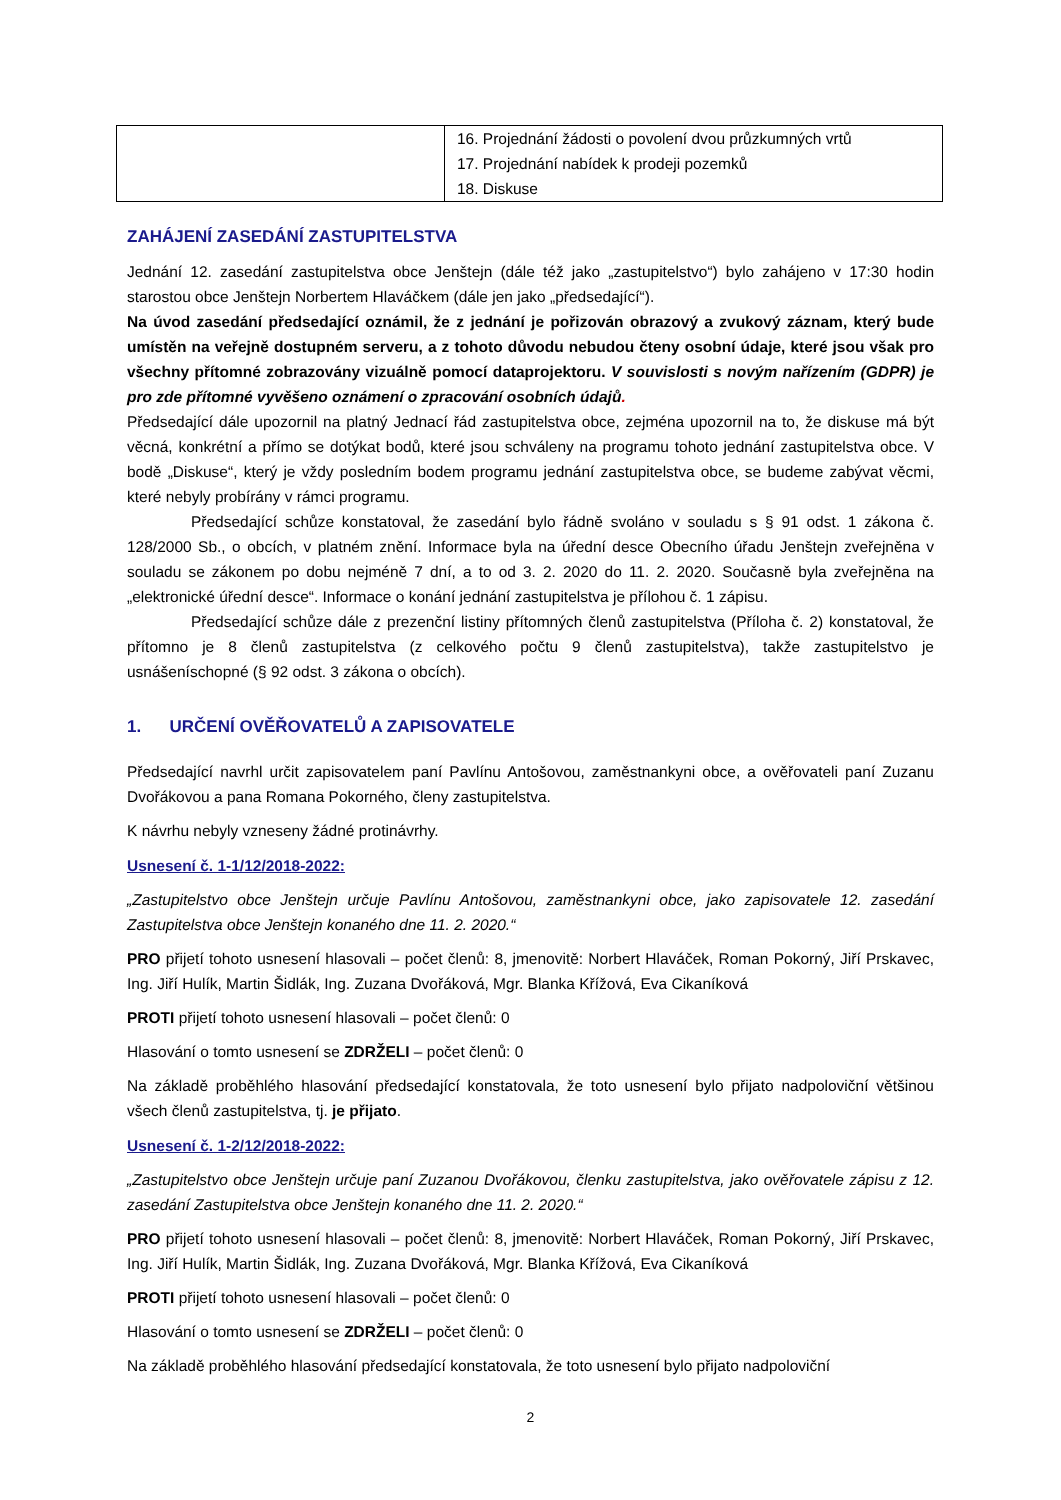| | 16. Projednání žádosti o povolení dvou průzkumných vrtů 17. Projednání nabídek k prodeji pozemků 18. Diskuse |
ZAHÁJENÍ ZASEDÁNÍ ZASTUPITELSTVA
Jednání 12. zasedání zastupitelstva obce Jenštejn (dále též jako „zastupitelstvo“) bylo zahájeno v 17:30 hodin starostou obce Jenštejn Norbertem Hlaváčkem (dále jen jako „předsedající“).
Na úvod zasedání předsedající oznámil, že z jednání je pořizován obrazový a zvukový záznam, který bude umístěn na veřejně dostupném serveru, a z tohoto důvodu nebudou čteny osobní údaje, které jsou však pro všechny přítomné zobrazovány vizuálně pomocí dataprojektoru. V souvislosti s novým nařízením (GDPR) je pro zde přítomné vyvěšeno oznámení o zpracování osobních údajů.
Předsedající dále upozornil na platný Jednací řád zastupitelstva obce, zejména upozornil na to, že diskuse má být věcná, konkrétní a přímo se dotýkat bodů, které jsou schváleny na programu tohoto jednání zastupitelstva obce. V bodě „Diskuse“, který je vždy posledním bodem programu jednání zastupitelstva obce, se budeme zabývat věcmi, které nebyly probírány v rámci programu.
Předsedající schůze konstatoval, že zasedání bylo řádně svoláno v souladu s § 91 odst. 1 zákona č. 128/2000 Sb., o obcích, v platném znění. Informace byla na úřední desce Obecního úřadu Jenštejn zveřejněna v souladu se zákonem po dobu nejméně 7 dní, a to od 3. 2. 2020 do 11. 2. 2020. Současně byla zveřejněna na „elektronické úřední desce“. Informace o konání jednání zastupitelstva je přílohou č. 1 zápisu.
Předsedající schůze dále z prezenční listiny přítomných členů zastupitelstva (Příloha č. 2) konstatoval, že přítomno je 8 členů zastupitelstva (z celkového počtu 9 členů zastupitelstva), takže zastupitelstvo je usnášeníschopné (§ 92 odst. 3 zákona o obcích).
1. URČENÍ OVĚŘOVATELŮ A ZAPISOVATELE
Předsedající navrhl určit zapisovatelem paní Pavlínu Antošovou, zaměstnankyni obce, a ověřovateli paní Zuzanu Dvořákovou a pana Romana Pokorného, členy zastupitelstva.
K návrhu nebyly vzneseny žádné protinávrhy.
Usnesení č. 1-1/12/2018-2022:
„Zastupitelstvo obce Jenštejn určuje Pavlínu Antošovou, zaměstnankyni obce, jako zapisovatele 12. zasedání Zastupitelstva obce Jenštejn konaného dne 11. 2. 2020.“
PRO přijetí tohoto usnesení hlasovali – počet členů: 8, jmenovitě: Norbert Hlaváček, Roman Pokorný, Jiří Prskavec, Ing. Jiří Hulík, Martin Šidlák, Ing. Zuzana Dvořáková, Mgr. Blanka Křížová, Eva Cikaníková
PROTI přijetí tohoto usnesení hlasovali – počet členů: 0
Hlasování o tomto usnesení se ZDRŽELI – počet členů: 0
Na základě proběhlého hlasování předsedající konstatovala, že toto usnesení bylo přijato nadpoloviční většinou všech členů zastupitelstva, tj. je přijato.
Usnesení č. 1-2/12/2018-2022:
„Zastupitelstvo obce Jenštejn určuje paní Zuzanou Dvořákovou, členku zastupitelstva, jako ověřovatele zápisu z 12. zasedání Zastupitelstva obce Jenštejn konaného dne 11. 2. 2020.“
PRO přijetí tohoto usnesení hlasovali – počet členů: 8, jmenovitě: Norbert Hlaváček, Roman Pokorný, Jiří Prskavec, Ing. Jiří Hulík, Martin Šidlák, Ing. Zuzana Dvořáková, Mgr. Blanka Křížová, Eva Cikaníková
PROTI přijetí tohoto usnesení hlasovali – počet členů: 0
Hlasování o tomto usnesení se ZDRŽELI – počet členů: 0
Na základě proběhlého hlasování předsedající konstatovala, že toto usnesení bylo přijato nadpoloviční
2